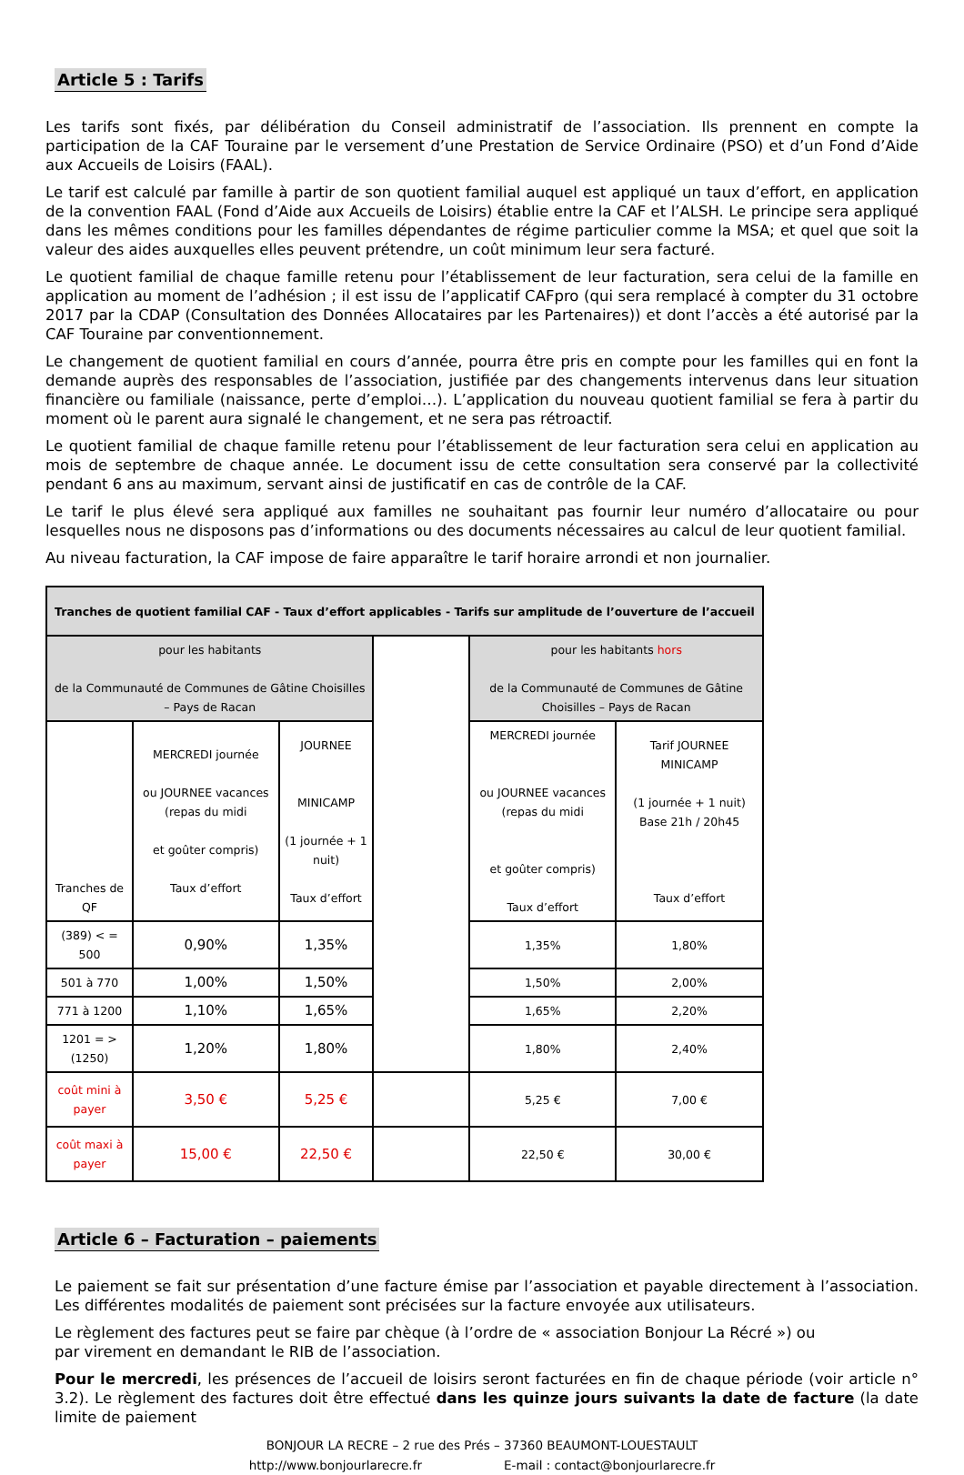Article 5 : Tarifs
Les tarifs sont fixés, par délibération du Conseil administratif de l’association. Ils prennent en compte la participation de la CAF Touraine par le versement d’une Prestation de Service Ordinaire (PSO) et d’un Fond d’Aide aux Accueils de Loisirs (FAAL).
Le tarif est calculé par famille à partir de son quotient familial auquel est appliqué un taux d’effort, en application de la convention FAAL (Fond d’Aide aux Accueils de Loisirs) établie entre la CAF et l’ALSH. Le principe sera appliqué dans les mêmes conditions pour les familles dépendantes de régime particulier comme la MSA; et quel que soit la valeur des aides auxquelles elles peuvent prétendre, un coût minimum leur sera facturé.
Le quotient familial de chaque famille retenu pour l’établissement de leur facturation, sera celui de la famille en application au moment de l’adhésion ; il est issu de l’applicatif CAFpro (qui sera remplacé à compter du 31 octobre 2017 par la CDAP (Consultation des Données Allocataires par les Partenaires)) et dont l’accès a été autorisé par la CAF Touraine par conventionnement.
Le changement de quotient familial en cours d’année, pourra être pris en compte pour les familles qui en font la demande auprès des responsables de l’association, justifiée par des changements intervenus dans leur situation financière ou familiale (naissance, perte d’emploi…). L’application du nouveau quotient familial se fera à partir du moment où le parent aura signalé le changement, et ne sera pas rétroactif.
Le quotient familial de chaque famille retenu pour l’établissement de leur facturation sera celui en application au mois de septembre de chaque année. Le document issu de cette consultation sera conservé par la collectivité pendant 6 ans au maximum, servant ainsi de justificatif en cas de contrôle de la CAF.
Le tarif le plus élevé sera appliqué aux familles ne souhaitant pas fournir leur numéro d’allocataire ou pour lesquelles nous ne disposons pas d’informations ou des documents nécessaires au calcul de leur quotient familial.
Au niveau facturation, la CAF impose de faire apparaître le tarif horaire arrondi et non journalier.
| Tranches de quotient familial CAF - Taux d’effort applicables - Tarifs sur amplitude de l’ouverture de l’accueil | | | | | |
| --- | --- | --- | --- | --- | --- |
| pour les habitants de la Communauté de Communes de Gâtine Choisilles – Pays de Racan | | | | pour les habitants hors de la Communauté de Communes de Gâtine Choisilles – Pays de Racan | |
| Tranches de QF | MERCREDI journée ou JOURNEE vacances (repas du midi et goûter compris) Taux d’effort | JOURNEE MINICAMP (1 journée + 1 nuit) Taux d’effort | | MERCREDI journée ou JOURNEE vacances (repas du midi et goûter compris) Taux d’effort | Tarif JOURNEE MINICAMP (1 journée + 1 nuit) Base 21h / 20h45 Taux d’effort |
| (389) < = 500 | 0,90% | 1,35% | | 1,35% | 1,80% |
| 501 à 770 | 1,00% | 1,50% | | 1,50% | 2,00% |
| 771 à 1200 | 1,10% | 1,65% | | 1,65% | 2,20% |
| 1201 = > (1250) | 1,20% | 1,80% | | 1,80% | 2,40% |
| coût mini à payer | 3,50 € | 5,25 € | | 5,25 € | 7,00 € |
| coût maxi à payer | 15,00 € | 22,50 € | | 22,50 € | 30,00 € |
Article 6 – Facturation – paiements
Le paiement se fait sur présentation d’une facture émise par l’association et payable directement à l’association. Les différentes modalités de paiement sont précisées sur la facture envoyée aux utilisateurs.
Le règlement des factures peut se faire par chèque (à l’ordre de « association Bonjour La Récré ») ou
par virement en demandant le RIB de l’association.
Pour le mercredi, les présences de l’accueil de loisirs seront facturées en fin de chaque période (voir article n° 3.2). Le règlement des factures doit être effectué dans les quinze jours suivants la date de facture (la date limite de paiement
BONJOUR LA RECRE – 2 rue des Prés – 37360 BEAUMONT-LOUESTAULT
http://www.bonjourlarecre.fr E-mail : contact@bonjourlarecre.fr